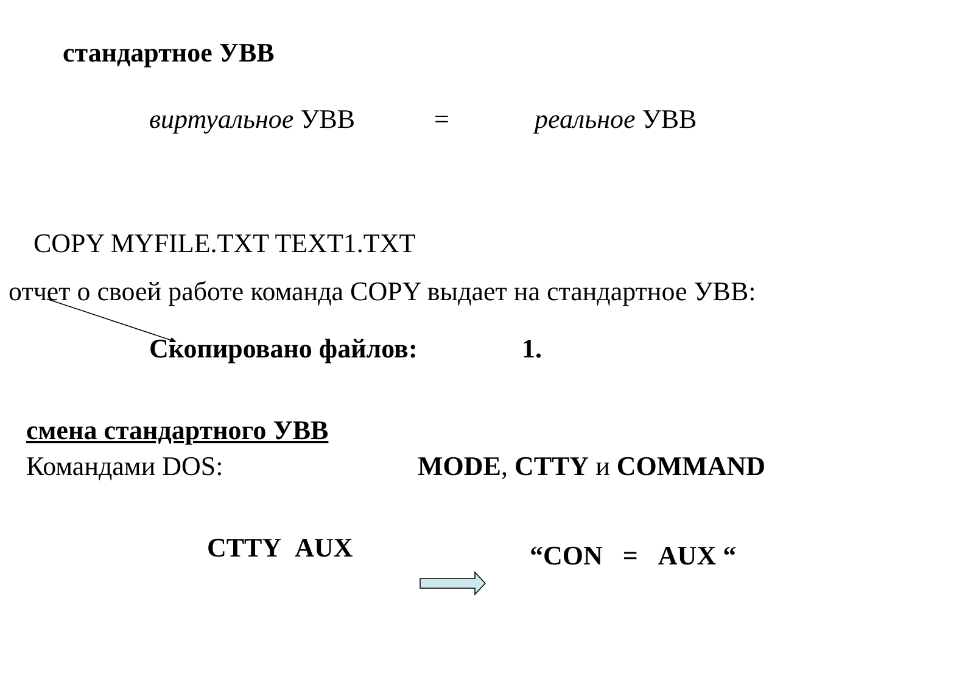стандартное УВВ
виртуальное УВВ = реальное УВВ
COPY MYFILE.TXT TEXT1.TXT
отчет о своей работе команда COPY выдает на стандартное УВВ:
Скопировано файлов: 1.
смена стандартного УВВ
Командами DOS: MODE, CTTY и COMMAND
CTTY AUX “CON = AUX “